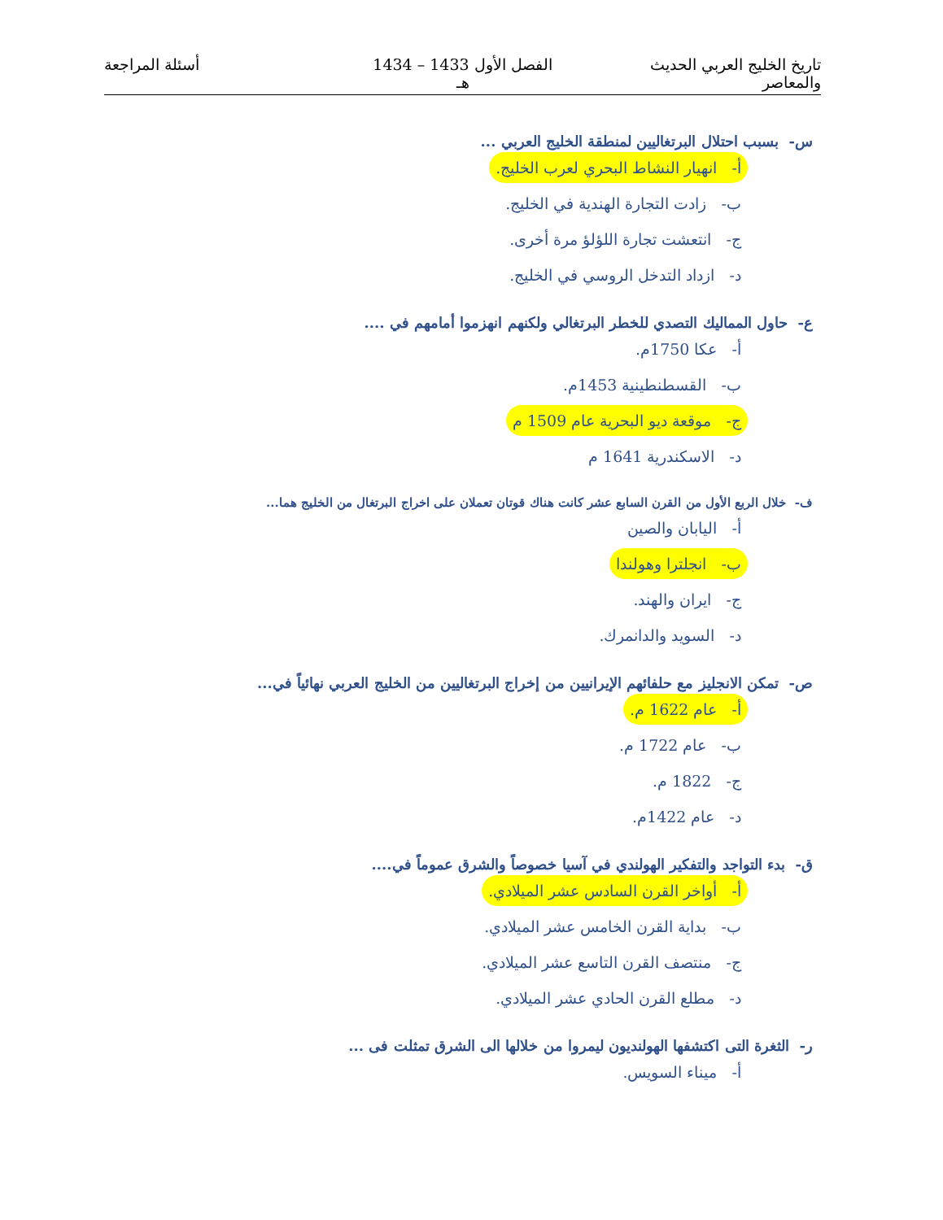تاريخ الخليج العربي الحديث والمعاصر
الفصل الأول 1433 – 1434 هـ
أسئلة المراجعة
س- بسبب احتلال البرتغاليين لمنطقة الخليج العربي ...
أ- انهيار النشاط البحري لعرب الخليج.
ب- زادت التجارة الهندية في الخليج.
ج- انتعشت تجارة اللؤلؤ مرة أخرى.
د- ازداد التدخل الروسي في الخليج.
ع- حاول المماليك التصدي للخطر البرتغالي ولكنهم انهزموا أمامهم في ....
أ- عكا 1750م.
ب- القسطنطينية 1453م.
ج- موقعة ديو البحرية عام 1509 م
د- الاسكندرية 1641 م
ف- خلال الربع الأول من القرن السابع عشر كانت هناك قوتان تعملان على اخراج البرتغال من الخليج هما...
أ- اليابان والصين
ب- انجلترا وهولندا
ج- ايران والهند.
د- السويد والدانمرك.
ص- تمكن الانجليز مع حلفائهم الإيرانيين من إخراج البرتغاليين من الخليج العربي نهائياً في...
أ- عام 1622 م.
ب- عام 1722 م.
ج- 1822 م.
د- عام 1422م.
ق- بدء التواجد والتفكير الهولندي في آسيا خصوصاً والشرق عموماً في....
أ- أواخر القرن السادس عشر الميلادي.
ب- بداية القرن الخامس عشر الميلادي.
ج- منتصف القرن التاسع عشر الميلادي.
د- مطلع القرن الحادي عشر الميلادي.
ر- الثغرة التى اكتشفها الهولنديون ليمروا من خلالها الى الشرق تمثلت فى ...
أ- ميناء السويس.